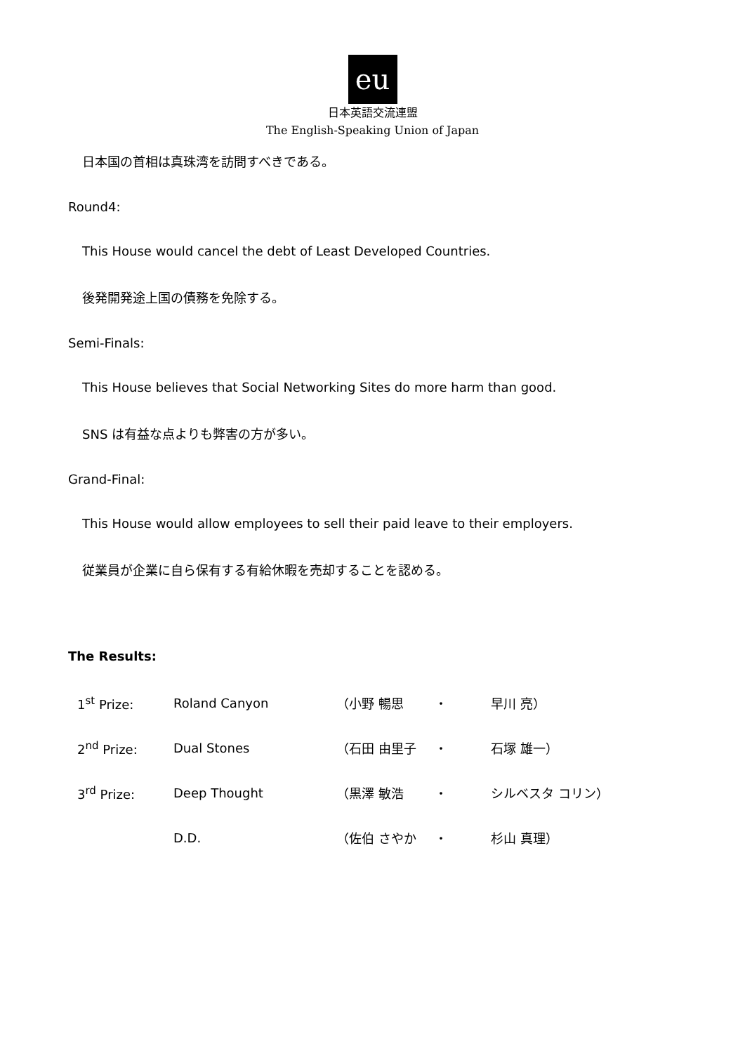eu
日本英語交流連盟
The English-Speaking Union of Japan
日本国の首相は真珠湾を訪問すべきである。
Round4:
This House would cancel the debt of Least Developed Countries.
後発開発途上国の債務を免除する。
Semi-Finals:
This House believes that Social Networking Sites do more harm than good.
SNS は有益な点よりも弊害の方が多い。
Grand-Final:
This House would allow employees to sell their paid leave to their employers.
従業員が企業に自ら保有する有給休暇を売却することを認める。
The Results:
| 1<sup>st</sup> Prize: | Roland Canyon | （小野 暢思 | ・ | 早川 亮） |
| 2<sup>nd</sup> Prize: | Dual Stones | （石田 由里子 | ・ | 石塚 雄一） |
| 3<sup>rd</sup> Prize: | Deep Thought | （黒澤 敏浩 | ・ | シルベスタ コリン） |
| | D.D. | （佐伯 さやか | ・ | 杉山 真理） |